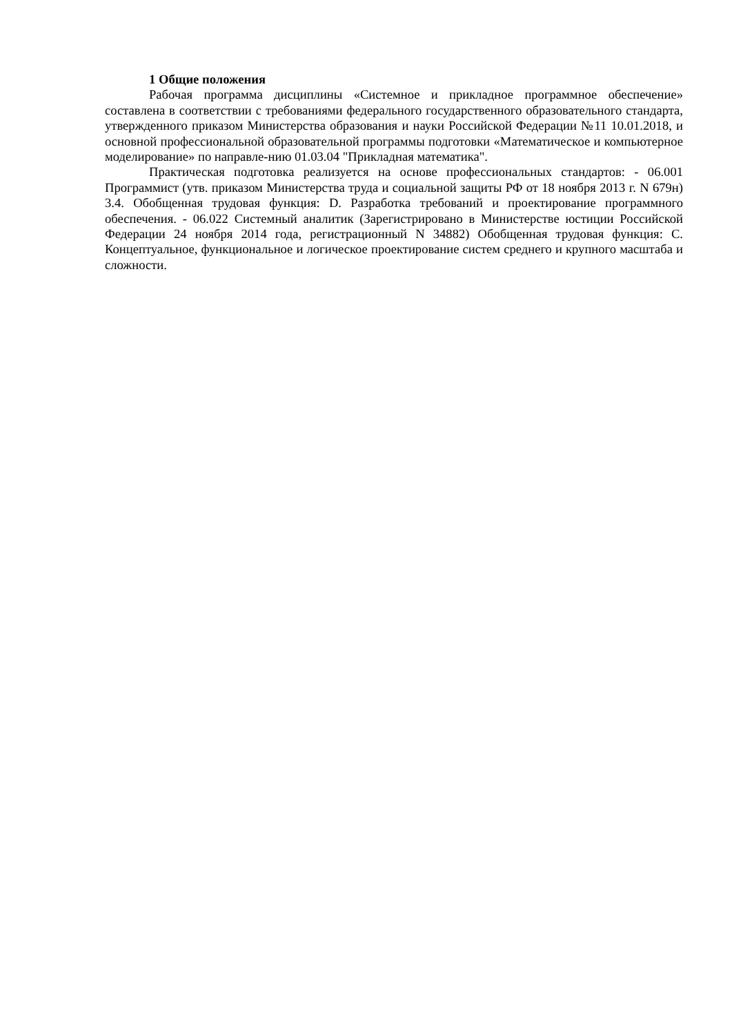1 Общие положения
Рабочая программа дисциплины «Системное и прикладное программное обеспечение» составлена в соответствии с требованиями федерального государственного образовательного стандарта, утвержденного приказом Министерства образования и науки Российской Федерации №11 10.01.2018, и основной профессиональной образовательной программы подготовки «Математическое и компьютерное моделирование» по направле-нию 01.03.04 "Прикладная математика".
Практическая подготовка реализуется на основе профессиональных стандартов: - 06.001 Программист (утв. приказом Министерства труда и социальной защиты РФ от 18 ноября 2013 г. N 679н) 3.4. Обобщенная трудовая функция: D. Разработка требований и проектирование программного обеспечения. - 06.022 Системный аналитик (Зарегистрировано в Министерстве юстиции Российской Федерации 24 ноября 2014 года, регистрационный N 34882) Обобщенная трудовая функция: C. Концептуальное, функциональное и логическое проектирование систем среднего и крупного масштаба и сложности.